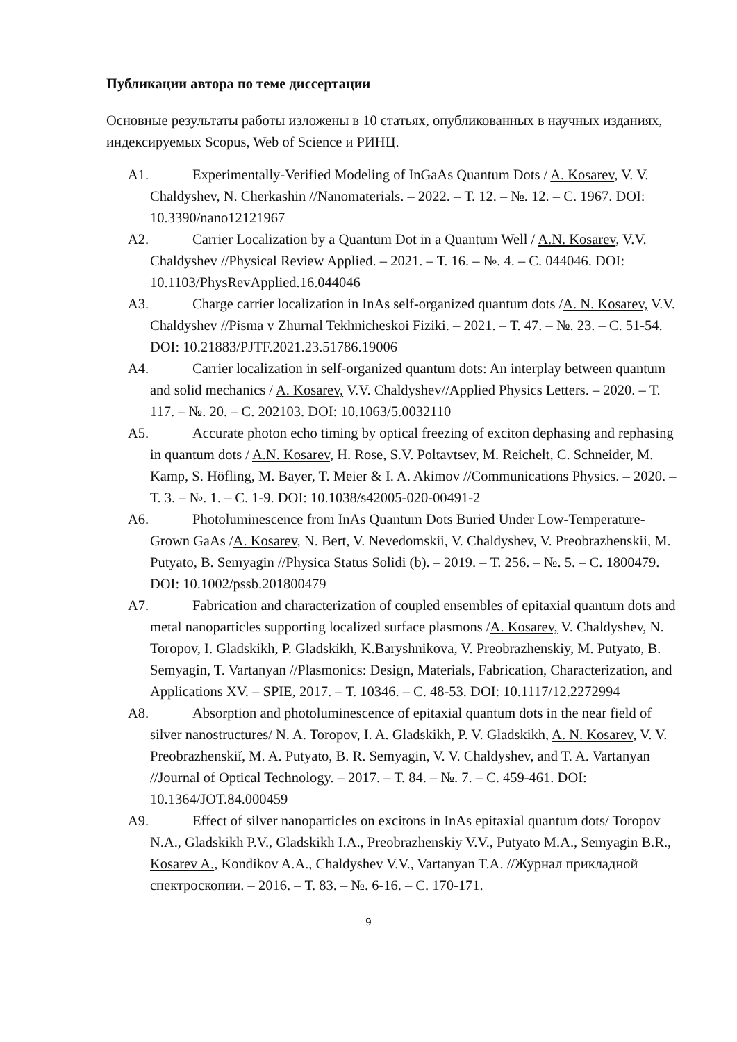Публикации автора по теме диссертации
Основные результаты работы изложены в 10 статьях, опубликованных в научных изданиях, индексируемых Scopus, Web of Science и РИНЦ.
A1. Experimentally-Verified Modeling of InGaAs Quantum Dots / A. Kosarev, V. V. Chaldyshev, N. Cherkashin //Nanomaterials. – 2022. – Т. 12. – №. 12. – С. 1967. DOI: 10.3390/nano12121967
A2. Carrier Localization by a Quantum Dot in a Quantum Well / A.N. Kosarev, V.V. Chaldyshev //Physical Review Applied. – 2021. – Т. 16. – №. 4. – С. 044046. DOI: 10.1103/PhysRevApplied.16.044046
A3. Charge carrier localization in InAs self-organized quantum dots /A. N. Kosarev, V.V. Chaldyshev //Pisma v Zhurnal Tekhnicheskoi Fiziki. – 2021. – Т. 47. – №. 23. – С. 51-54. DOI: 10.21883/PJTF.2021.23.51786.19006
A4. Carrier localization in self-organized quantum dots: An interplay between quantum and solid mechanics / A. Kosarev, V.V. Chaldyshev//Applied Physics Letters. – 2020. – Т. 117. – №. 20. – С. 202103. DOI: 10.1063/5.0032110
A5. Accurate photon echo timing by optical freezing of exciton dephasing and rephasing in quantum dots / A.N. Kosarev, H. Rose, S.V. Poltavtsev, M. Reichelt, C. Schneider, M. Kamp, S. Höfling, M. Bayer, T. Meier & I. A. Akimov //Communications Physics. – 2020. – Т. 3. – №. 1. – С. 1-9. DOI: 10.1038/s42005-020-00491-2
A6. Photoluminescence from InAs Quantum Dots Buried Under Low-Temperature-Grown GaAs /A. Kosarev, N. Bert, V. Nevedomskii, V. Chaldyshev, V. Preobrazhenskii, M. Putyato, B. Semyagin //Physica Status Solidi (b). – 2019. – Т. 256. – №. 5. – С. 1800479. DOI: 10.1002/pssb.201800479
A7. Fabrication and characterization of coupled ensembles of epitaxial quantum dots and metal nanoparticles supporting localized surface plasmons /A. Kosarev, V. Chaldyshev, N. Toropov, I. Gladskikh, P. Gladskikh, K.Baryshnikova, V. Preobrazhenskiy, M. Putyato, B. Semyagin, T. Vartanyan //Plasmonics: Design, Materials, Fabrication, Characterization, and Applications XV. – SPIE, 2017. – Т. 10346. – С. 48-53. DOI: 10.1117/12.2272994
A8. Absorption and photoluminescence of epitaxial quantum dots in the near field of silver nanostructures/ N. A. Toropov, I. A. Gladskikh, P. V. Gladskikh, A. N. Kosarev, V. V. Preobrazhenskiĭ, M. A. Putyato, B. R. Semyagin, V. V. Chaldyshev, and T. A. Vartanyan //Journal of Optical Technology. – 2017. – Т. 84. – №. 7. – С. 459-461. DOI: 10.1364/JOT.84.000459
A9. Effect of silver nanoparticles on excitons in InAs epitaxial quantum dots/ Toropov N.A., Gladskikh P.V., Gladskikh I.A., Preobrazhenskiy V.V., Putyato M.A., Semyagin B.R., Kosarev A., Kondikov A.A., Chaldyshev V.V., Vartanyan T.A. //Журнал прикладной спектроскопии. – 2016. – Т. 83. – №. 6-16. – С. 170-171.
9